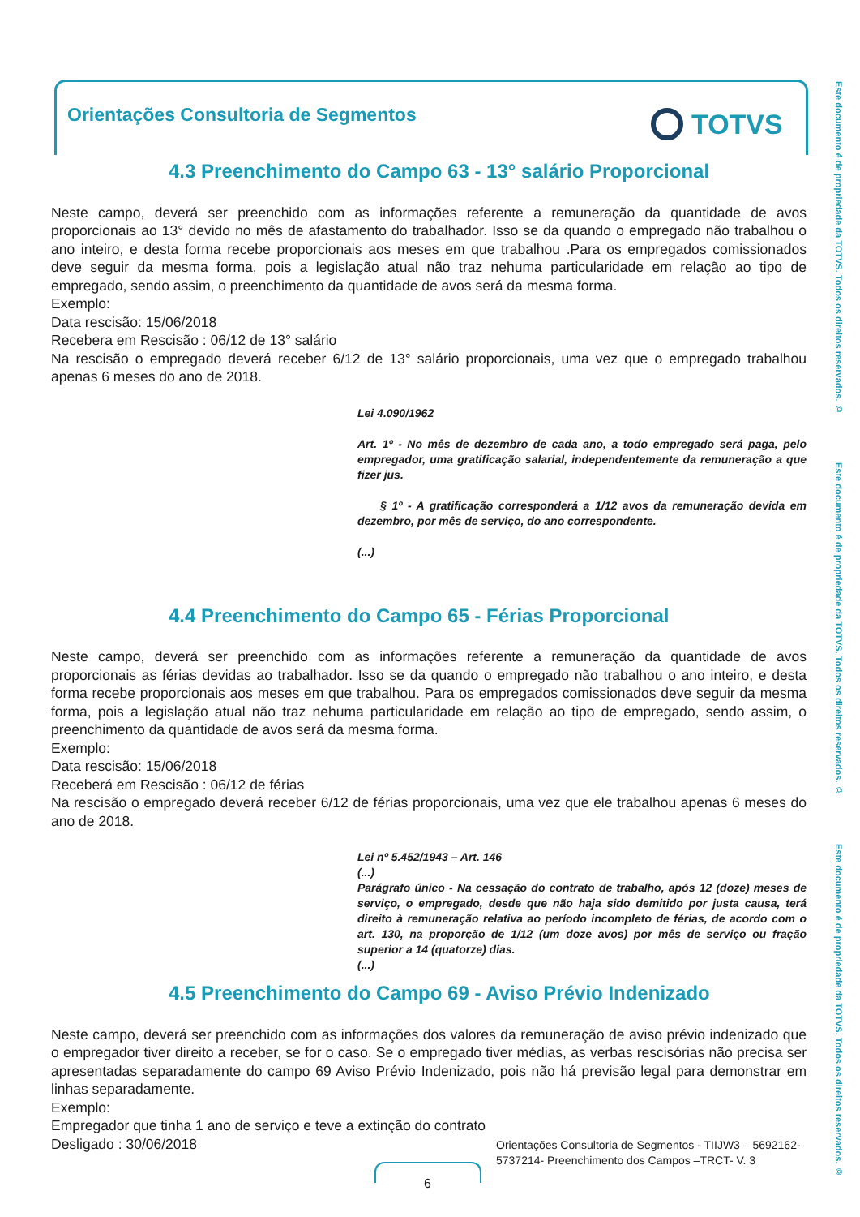Orientações Consultoria de Segmentos
TOTVS
Este documento é de propriedade da TOTVS. Todos os direitos reservados. ©
Este documento é de propriedade da TOTVS. Todos os direitos reservados. ©
Este documento é de propriedade da TOTVS. Todos os direitos reservados. ©
4.3 Preenchimento do Campo 63 - 13° salário Proporcional
Neste campo, deverá ser preenchido com as informações referente a remuneração da quantidade de avos proporcionais ao 13° devido no mês de afastamento do trabalhador. Isso se da quando o empregado não trabalhou o ano inteiro, e desta forma recebe proporcionais aos meses em que trabalhou .Para os empregados comissionados deve seguir da mesma forma, pois a legislação atual não traz nehuma particularidade em relação ao tipo de empregado, sendo assim, o preenchimento da quantidade de avos será da mesma forma.
Exemplo:
Data rescisão: 15/06/2018
Recebera em Rescisão : 06/12 de 13° salário
Na rescisão o empregado deverá receber 6/12 de 13° salário proporcionais, uma vez que o empregado trabalhou apenas 6 meses do ano de 2018.
Lei 4.090/1962
Art. 1º - No mês de dezembro de cada ano, a todo empregado será paga, pelo empregador, uma gratificação salarial, independentemente da remuneração a que fizer jus.
§ 1º - A gratificação corresponderá a 1/12 avos da remuneração devida em dezembro, por mês de serviço, do ano correspondente.
(...)
4.4 Preenchimento do Campo 65 - Férias Proporcional
Neste campo, deverá ser preenchido com as informações referente a remuneração da quantidade de avos proporcionais as férias devidas ao trabalhador. Isso se da quando o empregado não trabalhou o ano inteiro, e desta forma recebe proporcionais aos meses em que trabalhou. Para os empregados comissionados deve seguir da mesma forma, pois a legislação atual não traz nehuma particularidade em relação ao tipo de empregado, sendo assim, o preenchimento da quantidade de avos será da mesma forma.
Exemplo:
Data rescisão: 15/06/2018
Receberá em Rescisão : 06/12 de férias
Na rescisão o empregado deverá receber 6/12 de férias proporcionais, uma vez que ele trabalhou apenas 6 meses do ano de 2018.
Lei nº 5.452/1943 – Art. 146
(...)
Parágrafo único - Na cessação do contrato de trabalho, após 12 (doze) meses de serviço, o empregado, desde que não haja sido demitido por justa causa, terá direito à remuneração relativa ao período incompleto de férias, de acordo com o art. 130, na proporção de 1/12 (um doze avos) por mês de serviço ou fração superior a 14 (quatorze) dias.
(...)
4.5 Preenchimento do Campo 69 - Aviso Prévio Indenizado
Neste campo, deverá ser preenchido com as informações dos valores da remuneração de aviso prévio indenizado que o empregador tiver direito a receber, se for o caso. Se o empregado tiver médias, as verbas rescisórias não precisa ser apresentadas separadamente do campo 69 Aviso Prévio Indenizado, pois não há previsão legal para demonstrar em linhas separadamente.
Exemplo:
Empregador que tinha 1 ano de serviço e teve a extinção do contrato
Desligado : 30/06/2018
Orientações Consultoria de Segmentos - TIIJW3 – 5692162-
5737214- Preenchimento dos Campos –TRCT- V. 3
6